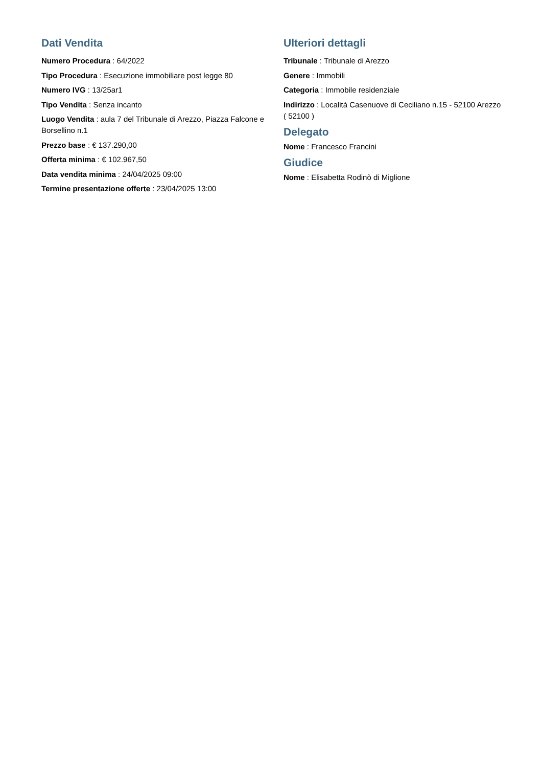Dati Vendita
Numero Procedura : 64/2022
Tipo Procedura : Esecuzione immobiliare post legge 80
Numero IVG : 13/25ar1
Tipo Vendita : Senza incanto
Luogo Vendita : aula 7 del Tribunale di Arezzo, Piazza Falcone e Borsellino n.1
Prezzo base : € 137.290,00
Offerta minima : € 102.967,50
Data vendita minima : 24/04/2025 09:00
Termine presentazione offerte : 23/04/2025 13:00
Ulteriori dettagli
Tribunale : Tribunale di Arezzo
Genere : Immobili
Categoria : Immobile residenziale
Indirizzo : Località Casenuove di Ceciliano n.15 - 52100 Arezzo ( 52100 )
Delegato
Nome : Francesco Francini
Giudice
Nome : Elisabetta Rodinò di Miglione